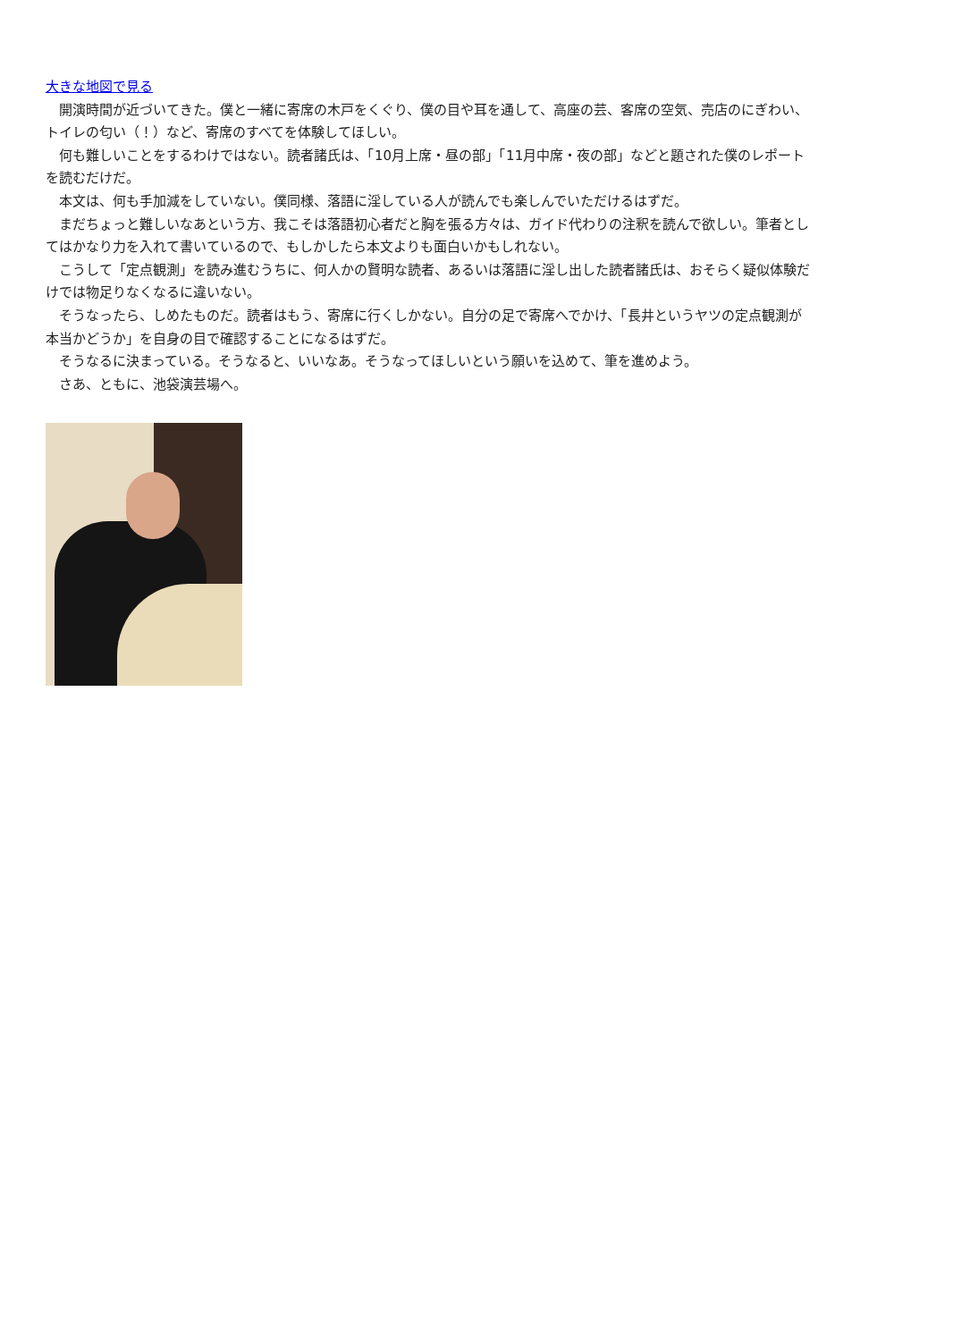大きな地図で見る
　開演時間が近づいてきた。僕と一緒に寄席の木戸をくぐり、僕の目や耳を通して、高座の芸、客席の空気、売店のにぎわい、トイレの匂い（！）など、寄席のすべてを体験してほしい。
　何も難しいことをするわけではない。読者諸氏は、「10月上席・昼の部」「11月中席・夜の部」などと題された僕のレポートを読むだけだ。
　本文は、何も手加減をしていない。僕同様、落語に淫している人が読んでも楽しんでいただけるはずだ。
　まだちょっと難しいなあという方、我こそは落語初心者だと胸を張る方々は、ガイド代わりの注釈を読んで欲しい。筆者としてはかなり力を入れて書いているので、もしかしたら本文よりも面白いかもしれない。
　こうして「定点観測」を読み進むうちに、何人かの賢明な読者、あるいは落語に淫し出した読者諸氏は、おそらく疑似体験だけでは物足りなくなるに違いない。
　そうなったら、しめたものだ。読者はもう、寄席に行くしかない。自分の足で寄席へでかけ、「長井というヤツの定点観測が本当かどうか」を自身の目で確認することになるはずだ。
　そうなるに決まっている。そうなると、いいなあ。そうなってほしいという願いを込めて、筆を進めよう。
　さあ、ともに、池袋演芸場へ。